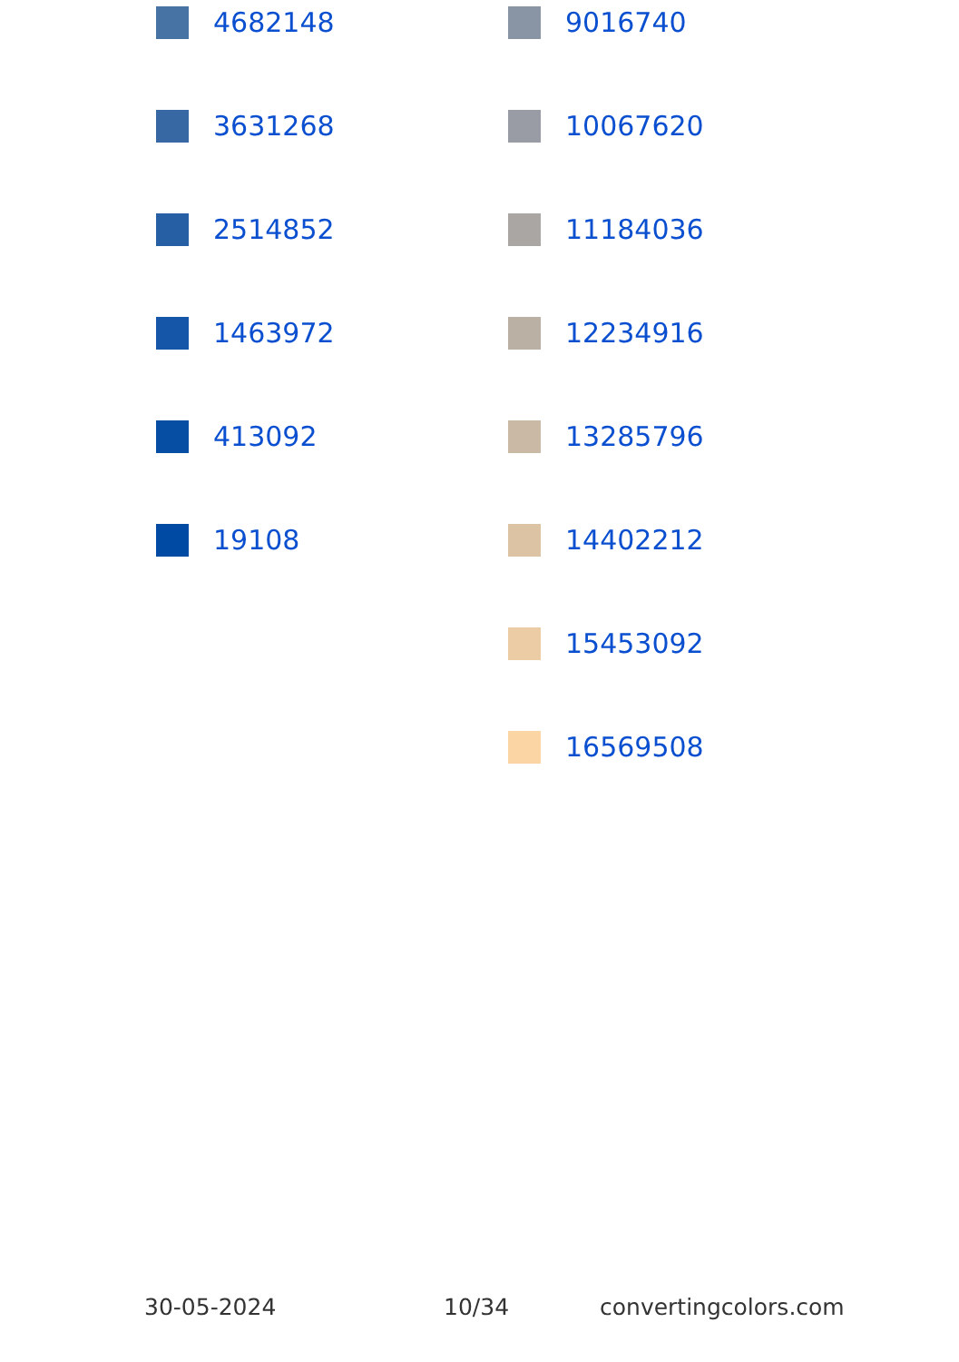4682148
3631268
2514852
1463972
413092
19108
9016740
10067620
11184036
12234916
13285796
14402212
15453092
16569508
30-05-2024 10/34 convertingcolors.com